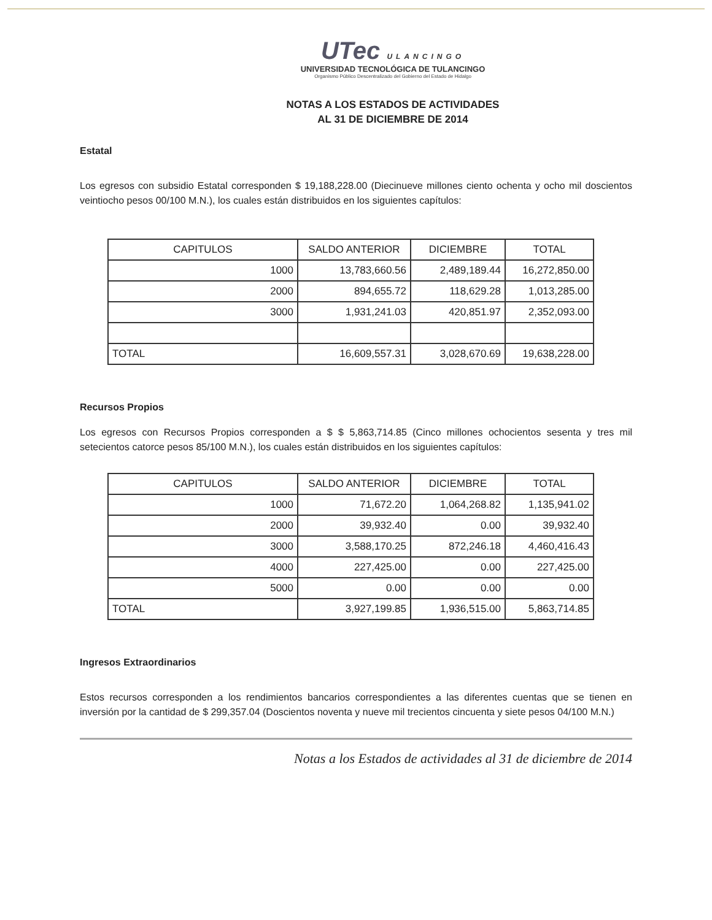UTec ULANCINGO
UNIVERSIDAD TECNOLÓGICA DE TULANCINGO
Organismo Público Descentralizado del Gobierno del Estado de Hidalgo
NOTAS A LOS ESTADOS DE ACTIVIDADES
AL 31 DE DICIEMBRE DE 2014
Estatal
Los egresos con subsidio Estatal corresponden $ 19,188,228.00 (Diecinueve millones ciento ochenta y ocho mil doscientos veintiocho pesos 00/100 M.N.), los cuales están distribuidos en los siguientes capítulos:
| CAPITULOS | SALDO ANTERIOR | DICIEMBRE | TOTAL |
| --- | --- | --- | --- |
| 1000 | 13,783,660.56 | 2,489,189.44 | 16,272,850.00 |
| 2000 | 894,655.72 | 118,629.28 | 1,013,285.00 |
| 3000 | 1,931,241.03 | 420,851.97 | 2,352,093.00 |
| TOTAL | 16,609,557.31 | 3,028,670.69 | 19,638,228.00 |
Recursos Propios
Los egresos con Recursos Propios corresponden a $ $ 5,863,714.85 (Cinco millones ochocientos sesenta y tres mil setecientos catorce pesos 85/100 M.N.), los cuales están distribuidos en los siguientes capítulos:
| CAPITULOS | SALDO ANTERIOR | DICIEMBRE | TOTAL |
| --- | --- | --- | --- |
| 1000 | 71,672.20 | 1,064,268.82 | 1,135,941.02 |
| 2000 | 39,932.40 | 0.00 | 39,932.40 |
| 3000 | 3,588,170.25 | 872,246.18 | 4,460,416.43 |
| 4000 | 227,425.00 | 0.00 | 227,425.00 |
| 5000 | 0.00 | 0.00 | 0.00 |
| TOTAL | 3,927,199.85 | 1,936,515.00 | 5,863,714.85 |
Ingresos Extraordinarios
Estos recursos corresponden a los rendimientos bancarios correspondientes a las diferentes cuentas que se tienen en inversión por la cantidad de $ 299,357.04 (Doscientos noventa y nueve mil trecientos cincuenta y siete pesos 04/100 M.N.)
Notas a los Estados de actividades al 31 de diciembre de 2014